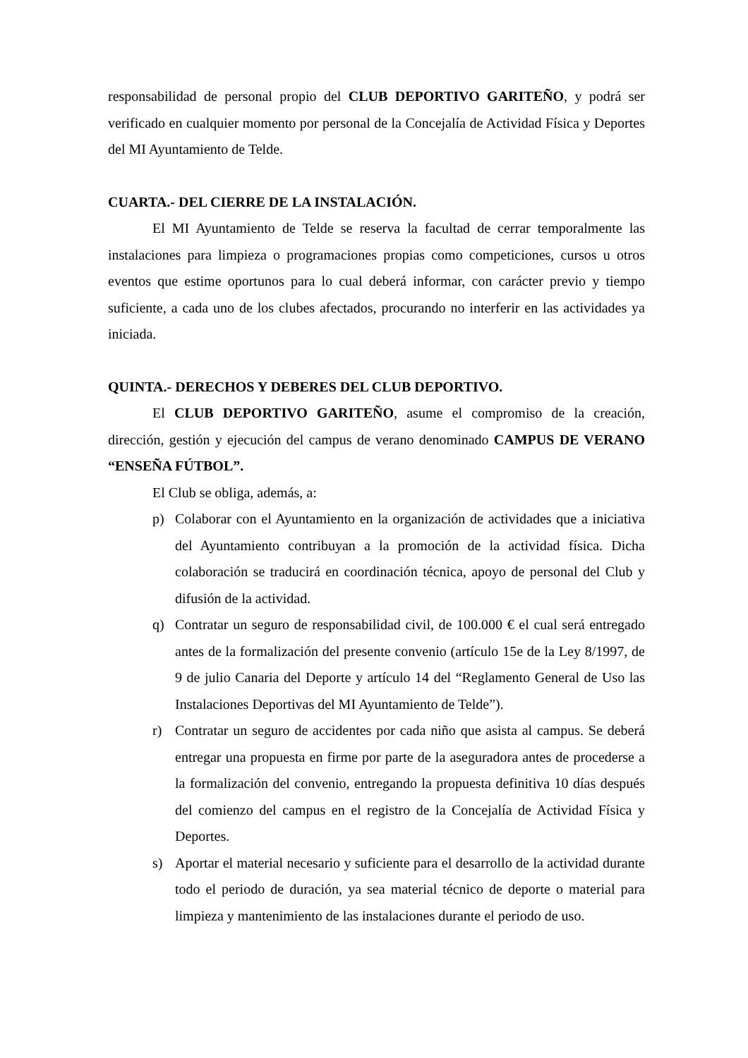responsabilidad de personal propio del CLUB DEPORTIVO GARITEÑO, y podrá ser verificado en cualquier momento por personal de la Concejalía de Actividad Física y Deportes del MI Ayuntamiento de Telde.
CUARTA.- DEL CIERRE DE LA INSTALACIÓN.
El MI Ayuntamiento de Telde se reserva la facultad de cerrar temporalmente las instalaciones para limpieza o programaciones propias como competiciones, cursos u otros eventos que estime oportunos para lo cual deberá informar, con carácter previo y tiempo suficiente, a cada uno de los clubes afectados, procurando no interferir en las actividades ya iniciada.
QUINTA.- DERECHOS Y DEBERES DEL CLUB DEPORTIVO.
El CLUB DEPORTIVO GARITEÑO, asume el compromiso de la creación, dirección, gestión y ejecución del campus de verano denominado CAMPUS DE VERANO “ENSEÑA FÚTBOL”.
El Club se obliga, además, a:
p) Colaborar con el Ayuntamiento en la organización de actividades que a iniciativa del Ayuntamiento contribuyan a la promoción de la actividad física. Dicha colaboración se traducirá en coordinación técnica, apoyo de personal del Club y difusión de la actividad.
q) Contratar un seguro de responsabilidad civil, de 100.000 € el cual será entregado antes de la formalización del presente convenio (artículo 15e de la Ley 8/1997, de 9 de julio Canaria del Deporte y artículo 14 del “Reglamento General de Uso las Instalaciones Deportivas del MI Ayuntamiento de Telde”).
r) Contratar un seguro de accidentes por cada niño que asista al campus. Se deberá entregar una propuesta en firme por parte de la aseguradora antes de procederse a la formalización del convenio, entregando la propuesta definitiva 10 días después del comienzo del campus en el registro de la Concejalía de Actividad Física y Deportes.
s) Aportar el material necesario y suficiente para el desarrollo de la actividad durante todo el periodo de duración, ya sea material técnico de deporte o material para limpieza y mantenimiento de las instalaciones durante el periodo de uso.